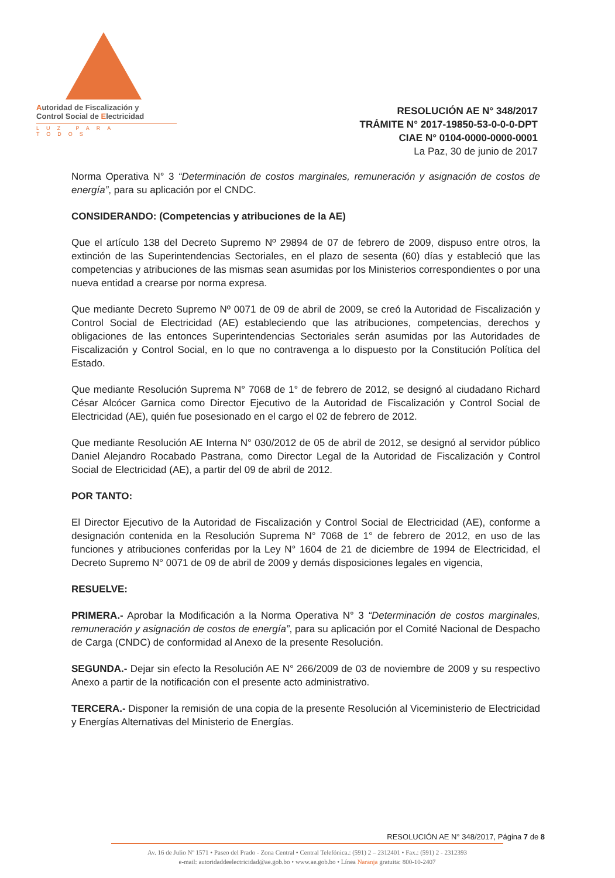Autoridad de Fiscalización y
Control Social de Electricidad
LUZ PARA TODOS
RESOLUCIÓN AE N° 348/2017
TRÁMITE N° 2017-19850-53-0-0-0-DPT
CIAE N° 0104-0000-0000-0001
La Paz, 30 de junio de 2017
Norma Operativa N° 3 “Determinación de costos marginales, remuneración y asignación de costos de energía”, para su aplicación por el CNDC.
CONSIDERANDO: (Competencias y atribuciones de la AE)
Que el artículo 138 del Decreto Supremo Nº 29894 de 07 de febrero de 2009, dispuso entre otros, la extinción de las Superintendencias Sectoriales, en el plazo de sesenta (60) días y estableció que las competencias y atribuciones de las mismas sean asumidas por los Ministerios correspondientes o por una nueva entidad a crearse por norma expresa.
Que mediante Decreto Supremo Nº 0071 de 09 de abril de 2009, se creó la Autoridad de Fiscalización y Control Social de Electricidad (AE) estableciendo que las atribuciones, competencias, derechos y obligaciones de las entonces Superintendencias Sectoriales serán asumidas por las Autoridades de Fiscalización y Control Social, en lo que no contravenga a lo dispuesto por la Constitución Política del Estado.
Que mediante Resolución Suprema N° 7068 de 1° de febrero de 2012, se designó al ciudadano Richard César Alcócer Garnica como Director Ejecutivo de la Autoridad de Fiscalización y Control Social de Electricidad (AE), quién fue posesionado en el cargo el 02 de febrero de 2012.
Que mediante Resolución AE Interna N° 030/2012 de 05 de abril de 2012, se designó al servidor público Daniel Alejandro Rocabado Pastrana, como Director Legal de la Autoridad de Fiscalización y Control Social de Electricidad (AE), a partir del 09 de abril de 2012.
POR TANTO:
El Director Ejecutivo de la Autoridad de Fiscalización y Control Social de Electricidad (AE), conforme a designación contenida en la Resolución Suprema N° 7068 de 1° de febrero de 2012, en uso de las funciones y atribuciones conferidas por la Ley N° 1604 de 21 de diciembre de 1994 de Electricidad, el Decreto Supremo N° 0071 de 09 de abril de 2009 y demás disposiciones legales en vigencia,
RESUELVE:
PRIMERA.- Aprobar la Modificación a la Norma Operativa N° 3 “Determinación de costos marginales, remuneración y asignación de costos de energía”, para su aplicación por el Comité Nacional de Despacho de Carga (CNDC) de conformidad al Anexo de la presente Resolución.
SEGUNDA.- Dejar sin efecto la Resolución AE N° 266/2009 de 03 de noviembre de 2009 y su respectivo Anexo a partir de la notificación con el presente acto administrativo.
TERCERA.- Disponer la remisión de una copia de la presente Resolución al Viceministerio de Electricidad y Energías Alternativas del Ministerio de Energías.
RESOLUCIÓN AE N° 348/2017, Página 7 de 8
Av. 16 de Julio Nº 1571 • Paseo del Prado - Zona Central • Central Telefónica.: (591) 2 – 2312401 • Fax.: (591) 2 - 2312393
e-mail: autoridaddeelectricidad@ae.gob.bo • www.ae.gob.bo • Línea Naranja gratuita: 800-10-2407